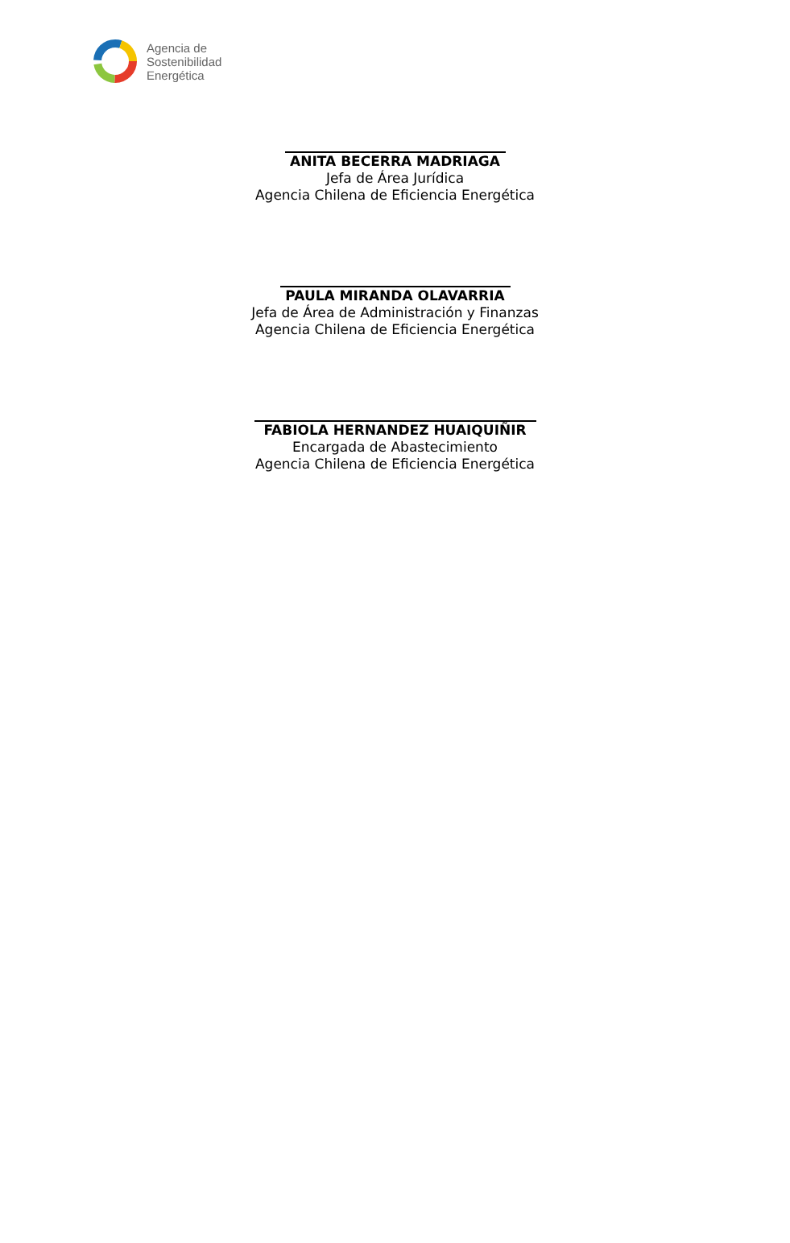Agencia de
Sostenibilidad
Energética
ANITA BECERRA MADRIAGA
Jefa de Área Jurídica
Agencia Chilena de Eficiencia Energética
PAULA MIRANDA OLAVARRIA
Jefa de Área de Administración y Finanzas
Agencia Chilena de Eficiencia Energética
FABIOLA HERNANDEZ HUAIQUIÑIR
Encargada de Abastecimiento
Agencia Chilena de Eficiencia Energética